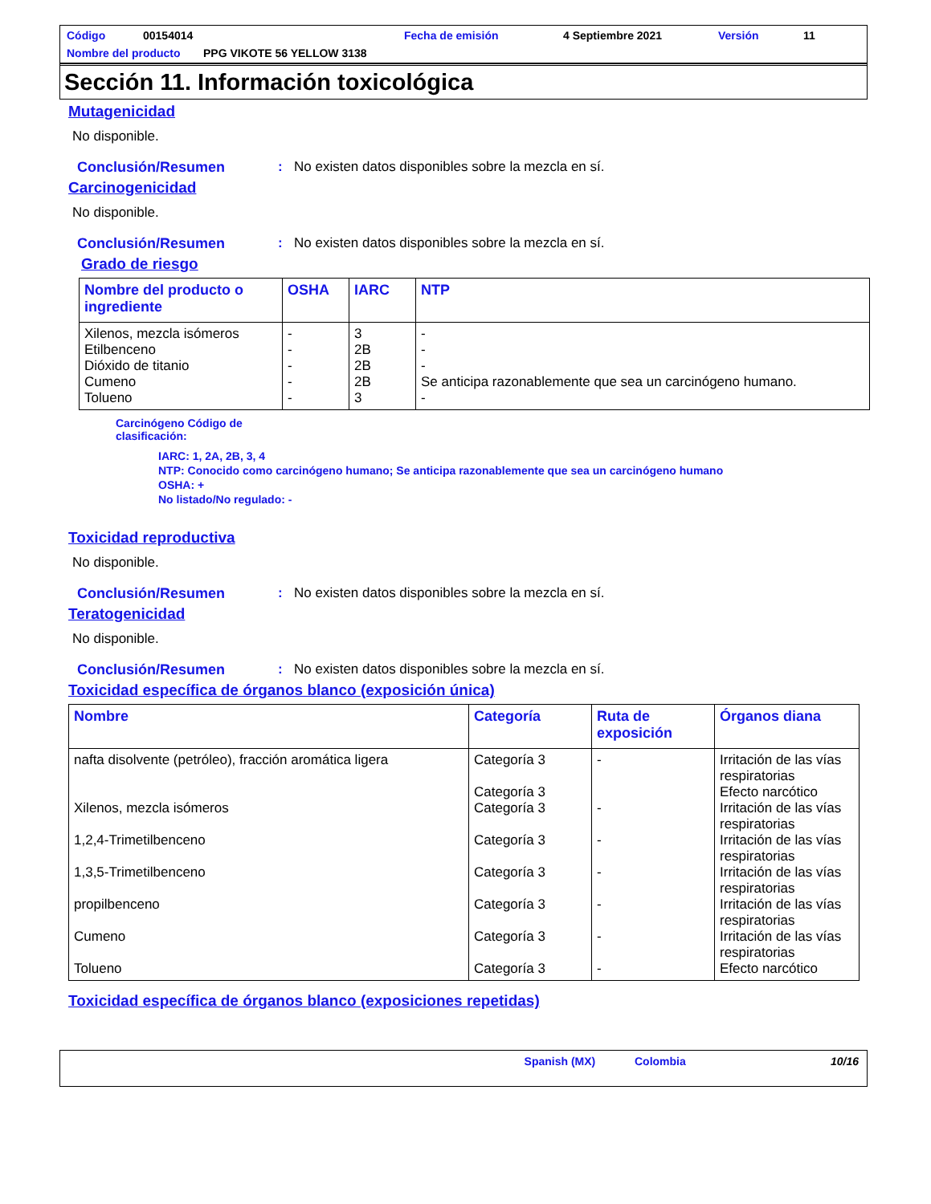Código 00154014 Fecha de emisión 4 Septiembre 2021 Versión 11
Nombre del producto PPG VIKOTE 56 YELLOW 3138
Sección 11. Información toxicológica
Mutagenicidad
No disponible.
Conclusión/Resumen: No existen datos disponibles sobre la mezcla en sí.
Carcinogenicidad
No disponible.
Conclusión/Resumen: No existen datos disponibles sobre la mezcla en sí.
Grado de riesgo
| Nombre del producto o ingrediente | OSHA | IARC | NTP |
| --- | --- | --- | --- |
| Xilenos, mezcla isómeros Etilbenceno Dióxido de titanio Cumeno Tolueno | - - - - - | 3 2B 2B 2B 3 | - - - Se anticipa razonablemente que sea un carcinógeno humano. - |
Carcinógeno Código de
clasificación:
IARC: 1, 2A, 2B, 3, 4
NTP: Conocido como carcinógeno humano; Se anticipa razonablemente que sea un carcinógeno humano
OSHA: +
No listado/No regulado: -
Toxicidad reproductiva
No disponible.
Conclusión/Resumen: No existen datos disponibles sobre la mezcla en sí.
Teratogenicidad
No disponible.
Conclusión/Resumen: No existen datos disponibles sobre la mezcla en sí.
Toxicidad específica de órganos blanco (exposición única)
| Nombre | Categoría | Ruta de exposición | Órganos diana |
| --- | --- | --- | --- |
| nafta disolvente (petróleo), fracción aromática ligera Xilenos, mezcla isómeros 1,2,4-Trimetilbenceno 1,3,5-Trimetilbenceno propilbenceno Cumeno Tolueno | Categoría 3 Categoría 3 Categoría 3 Categoría 3 Categoría 3 Categoría 3 Categoría 3 Categoría 3 | - - - - - - - | Irritación de las vías respiratorias Efecto narcótico Irritación de las vías respiratorias Irritación de las vías respiratorias Irritación de las vías respiratorias Irritación de las vías respiratorias Irritación de las vías respiratorias Efecto narcótico |
Toxicidad específica de órganos blanco (exposiciones repetidas)
Spanish (MX) Colombia 10/16